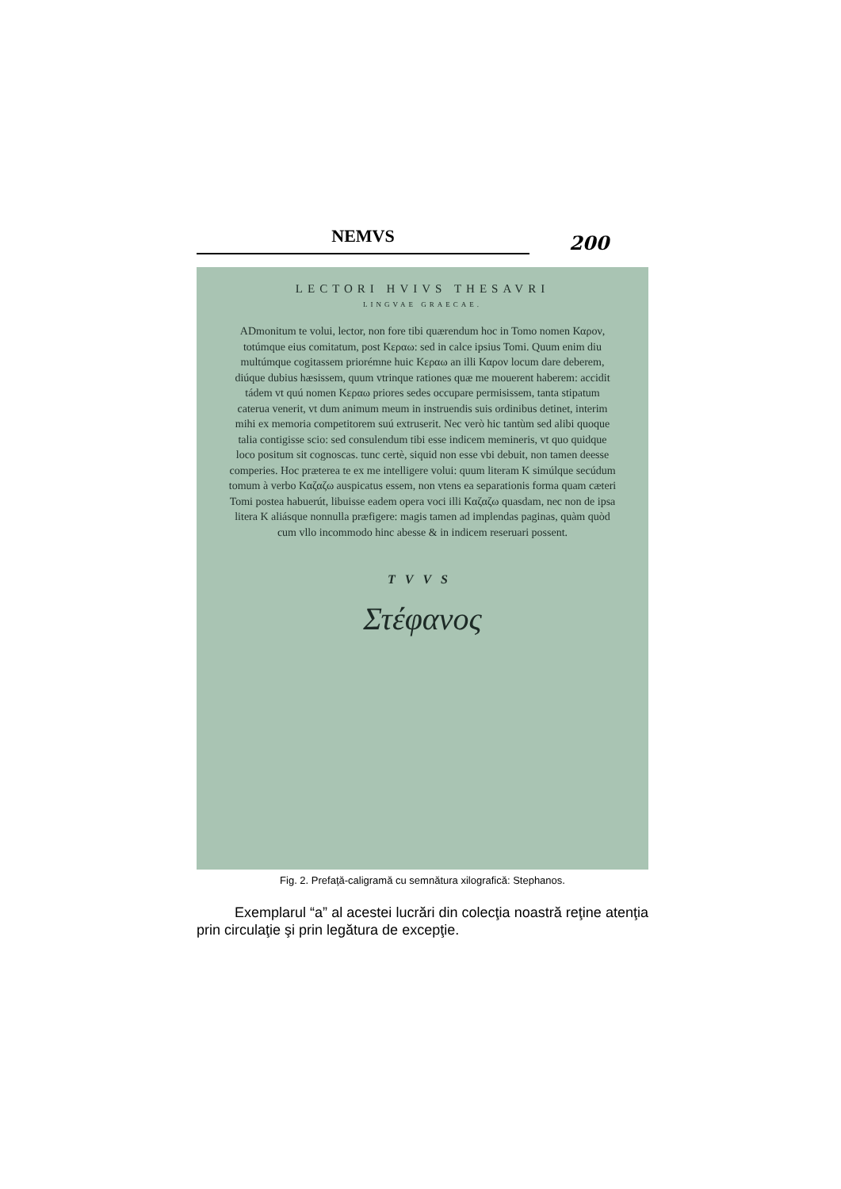NEMVS
200
LECTORI HVIVS THESAVRI
LINGVAE GRAECAE.
ADmonitum te volui, lector, non fore tibi quærendum hoc in Tomo nomen Καρον, totúmque eius comitatum, post Κεραω: sed in calce ipsius Tomi. Quum enim diu multúmque cogitassem priorémne huic Κεραω an illi Καρον locum dare deberem, diúque dubius hæsissem, quum vtrinque rationes quæ me mouerent haberem: accidit tádem vt quú nomen Κεραω priores sedes occupare permisissem, tanta stipatum caterua venerit, vt dum animum meum in instruendis suis ordinibus detinet, interim mihi ex memoria competitorem suú extruserit. Nec verò hic tantùm sed alibi quoque talia contigisse scio: sed consulendum tibi esse indicem memineris, vt quo quidque loco positum sit cognoscas. tunc certè, siquid non esse vbi debuit, non tamen deesse comperies. Hoc prætereа te ex me intelligere volui: quum literam K simúlque secúdum tomum à verbo Καζαζω auspicatus essem, non vtens ea separationis forma quam cæteri Tomi postea habuerút, libuisse eadem opera voci illi Καζαζω quasdam, nec non de ipsa litera K aliásque nonnulla præfigere: magis tamen ad implendas paginas, quàm quòd cum vllo incommodo hinc abesse & in indicem reseruari possent.
TVVS
Στέφανος
Fig. 2. Prefaţă-caligramă cu semnătura xilografică: Stephanos.
Exemplarul “a” al acestei lucrări din colecţia noastră reţine atenţia prin circulaţie şi prin legătura de excepţie.